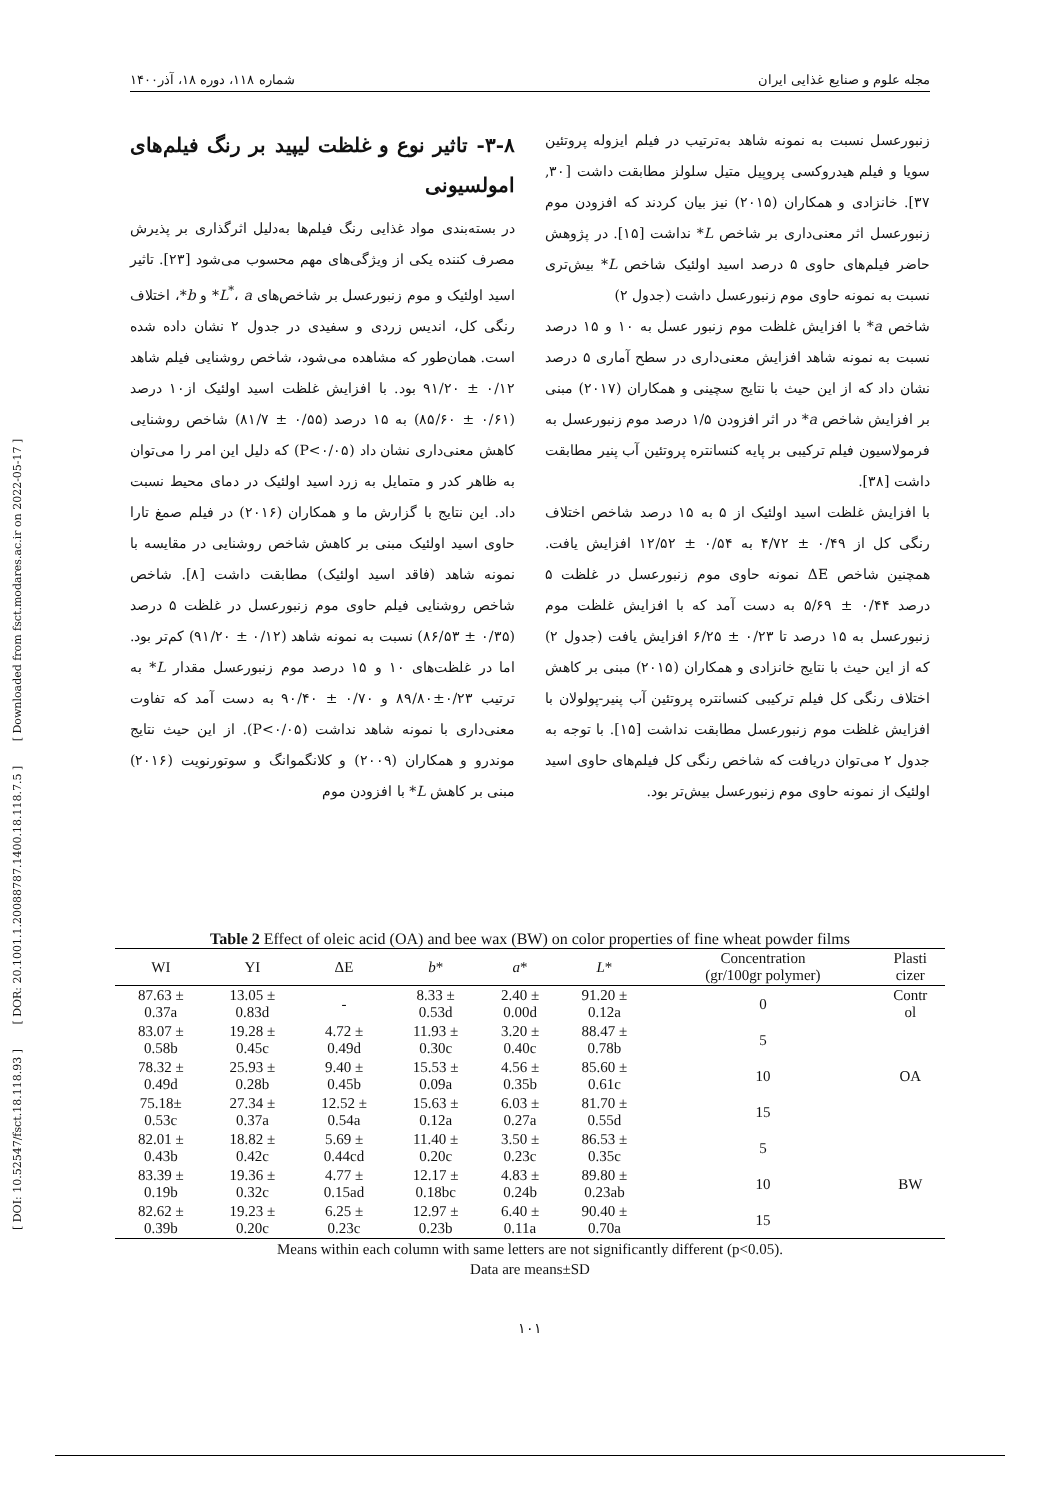[ DOI: 10.52547/fsct.18.118.93 ] [ DOR: 20.1001.1.20088787.1400.18.118.7.5 ] [ Downloaded from fsct.modares.ac.ir on 2022-05-17 ]
مجله علوم و صنایع غذایی ایران شماره ۱۱۸، دوره ۱۸، آذر۱۴۰۰
۳-۸- تاثیر نوع و غلظت لیپید بر رنگ فیلم‌های امولسیونی
در بسته‌بندی مواد غذایی رنگ فیلم‌ها به‌دلیل اثرگذاری بر پذیرش مصرف کننده یکی از ویژگی‌های مهم محسوب می‌شود [۲۳]. تاثیر اسید اولئیک و موم زنبورعسل بر شاخص‌های L<sup>*</sup>، a* و b*، اختلاف رنگی کل، اندیس زردی و سفیدی در جدول ۲ نشان داده شده است. همان‌طور که مشاهده می‌شود، شاخص روشنایی فیلم شاهد ۰/۱۲ ± ۹۱/۲۰ بود. با افزایش غلظت اسید اولئیک از۱۰ درصد (۰/۶۱ ± ۸۵/۶۰) به ۱۵ درصد (۰/۵۵ ± ۸۱/۷) شاخص روشنایی کاهش معنی‌داری نشان داد (P<۰/۰۵) که دلیل این امر را می‌توان به ظاهر کدر و متمایل به زرد اسید اولئیک در دمای محیط نسبت داد. این نتایج با گزارش ما و همکاران (۲۰۱۶) در فیلم صمغ تارا حاوی اسید اولئیک مبنی بر کاهش شاخص روشنایی در مقایسه با نمونه شاهد (فاقد اسید اولئیک) مطابقت داشت [۸]. شاخص شاخص روشنایی فیلم حاوی موم زنبورعسل در غلظت ۵ درصد (۰/۳۵ ± ۸۶/۵۳) نسبت به نمونه شاهد (۰/۱۲ ± ۹۱/۲۰) کم‌تر بود. اما در غلظت‌های ۱۰ و ۱۵ درصد موم زنبورعسل مقدار L* به ترتیب ۰/۲۳±۸۹/۸۰ و ۰/۷۰ ± ۹۰/۴۰ به دست آمد که تفاوت معنی‌داری با نمونه شاهد نداشت (P<۰/۰۵). از این حیث نتایج موندرو و همکاران (۲۰۰۹) و کلانگموانگ و سوتورنویت (۲۰۱۶) مبنی بر کاهش L* با افزودن موم
زنبورعسل نسبت به نمونه شاهد به‌ترتیب در فیلم ایزوله پروتئین سویا و فیلم هیدروکسی پروپیل متیل سلولز مطابقت داشت [۳۰, ۳۷]. خانزادی و همکاران (۲۰۱۵) نیز بیان کردند که افزودن موم زنبورعسل اثر معنی‌داری بر شاخص L* نداشت [۱۵]. در پژوهش حاضر فیلم‌های حاوی ۵ درصد اسید اولئیک شاخص L* بیش‌تری نسبت به نمونه حاوی موم زنبورعسل داشت (جدول ۲)
شاخص a* با افزایش غلظت موم زنبور عسل به ۱۰ و ۱۵ درصد نسبت به نمونه شاهد افزایش معنی‌داری در سطح آماری ۵ درصد نشان داد که از این حیث با نتایج سچینی و همکاران (۲۰۱۷) مبنی بر افزایش شاخص a* در اثر افزودن ۱/۵ درصد موم زنبورعسل به فرمولاسیون فیلم ترکیبی بر پایه کنسانتره پروتئین آب پنیر مطابقت داشت [۳۸].
با افزایش غلظت اسید اولئیک از ۵ به ۱۵ درصد شاخص اختلاف رنگی کل از ۰/۴۹ ± ۴/۷۲ به ۰/۵۴ ± ۱۲/۵۲ افزایش یافت. همچنین شاخص ΔE نمونه حاوی موم زنبورعسل در غلظت ۵ درصد ۰/۴۴ ± ۵/۶۹ به دست آمد که با افزایش غلظت موم زنبورعسل به ۱۵ درصد تا ۰/۲۳ ± ۶/۲۵ افزایش یافت (جدول ۲) که از این حیث با نتایج خانزادی و همکاران (۲۰۱۵) مبنی بر کاهش اختلاف رنگی کل فیلم ترکیبی کنسانتره پروتئین آب پنیر-پولولان با افزایش غلظت موم زنبورعسل مطابقت نداشت [۱۵]. با توجه به جدول ۲ می‌توان دریافت که شاخص رنگی کل فیلم‌های حاوی اسید اولئیک از نمونه حاوی موم زنبورعسل بیش‌تر بود.
Table 2 Effect of oleic acid (OA) and bee wax (BW) on color properties of fine wheat powder films
| WI | YI | ΔE | b * | a * | L * | Concentration (gr/100gr polymer) | Plasti cizer |
| --- | --- | --- | --- | --- | --- | --- | --- |
| 87.63 ± 0.37a | 13.05 ± 0.83d | - | 8.33 ± 0.53d | 2.40 ± 0.00d | 91.20 ± 0.12a | 0 | Contr ol |
| 83.07 ± 0.58b | 19.28 ± 0.45c | 4.72 ± 0.49d | 11.93 ± 0.30c | 3.20 ± 0.40c | 88.47 ± 0.78b | 5 | OA |
| 78.32 ± 0.49d | 25.93 ± 0.28b | 9.40 ± 0.45b | 15.53 ± 0.09a | 4.56 ± 0.35b | 85.60 ± 0.61c | 10 | |
| 75.18± 0.53c | 27.34 ± 0.37a | 12.52 ± 0.54a | 15.63 ± 0.12a | 6.03 ± 0.27a | 81.70 ± 0.55d | 15 | |
| 82.01 ± 0.43b | 18.82 ± 0.42c | 5.69 ± 0.44cd | 11.40 ± 0.20c | 3.50 ± 0.23c | 86.53 ± 0.35c | 5 | BW |
| 83.39 ± 0.19b | 19.36 ± 0.32c | 4.77 ± 0.15ad | 12.17 ± 0.18bc | 4.83 ± 0.24b | 89.80 ± 0.23ab | 10 | |
| 82.62 ± 0.39b | 19.23 ± 0.20c | 6.25 ± 0.23c | 12.97 ± 0.23b | 6.40 ± 0.11a | 90.40 ± 0.70a | 15 | |
Means within each column with same letters are not significantly different (p<0.05).
Data are means±SD
۱۰۱